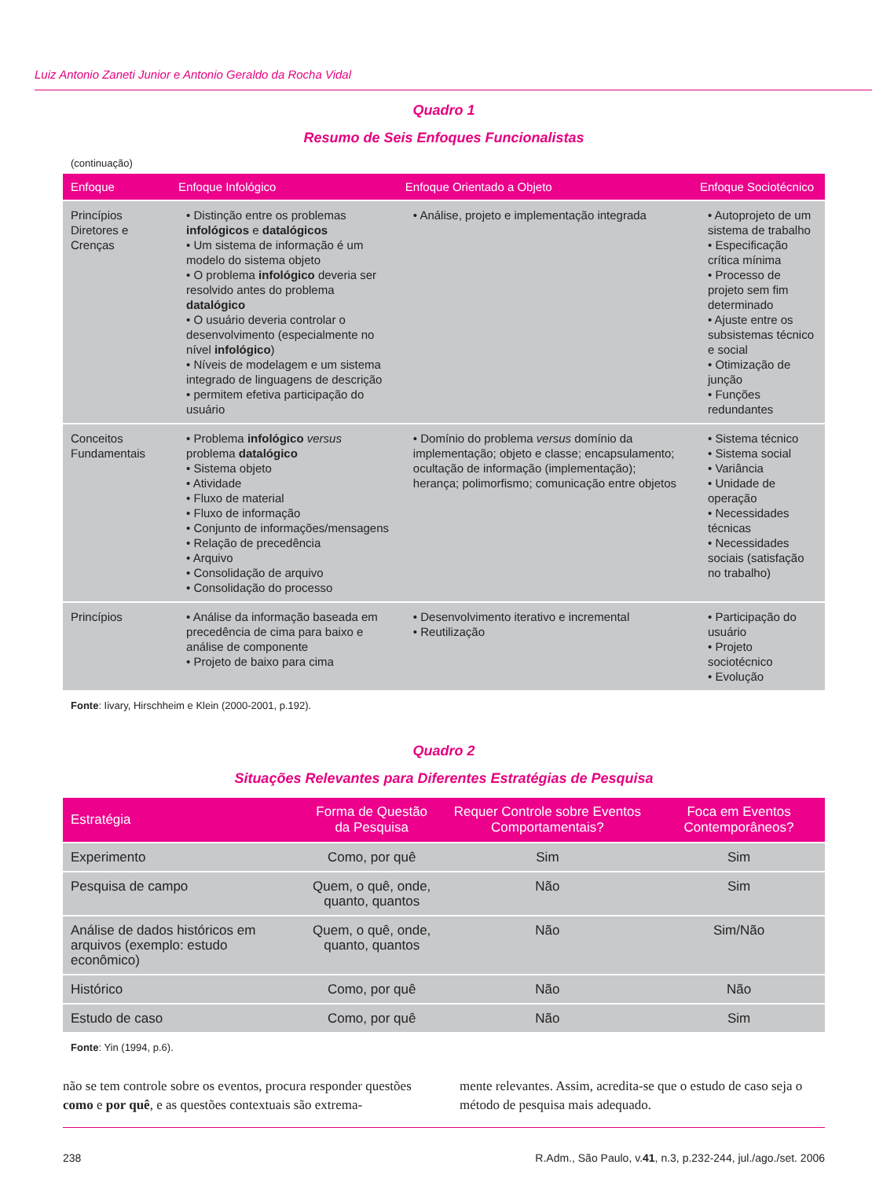Luiz Antonio Zaneti Junior e Antonio Geraldo da Rocha Vidal
Quadro 1
Resumo de Seis Enfoques Funcionalistas
(continuação)
| Enfoque | Enfoque Infológico | Enfoque Orientado a Objeto | Enfoque Sociotécnico |
| --- | --- | --- | --- |
| Princípios Diretores e Crenças | • Distinção entre os problemas infológicos e datalógicos • Um sistema de informação é um modelo do sistema objeto • O problema infológico deveria ser resolvido antes do problema datalógico • O usuário deveria controlar o desenvolvimento (especialmente no nível infológico ) • Níveis de modelagem e um sistema integrado de linguagens de descrição • permitem efetiva participação do usuário | • Análise, projeto e implementação integrada | • Autoprojeto de um sistema de trabalho • Especificação crítica mínima • Processo de projeto sem fim determinado • Ajuste entre os subsistemas técnico e social • Otimização de junção • Funções redundantes |
| Conceitos Fundamentais | • Problema infológico versus problema datalógico • Sistema objeto • Atividade • Fluxo de material • Fluxo de informação • Conjunto de informações/mensagens • Relação de precedência • Arquivo • Consolidação de arquivo • Consolidação do processo | • Domínio do problema versus domínio da implementação; objeto e classe; encapsulamento; ocultação de informação (implementação); herança; polimorfismo; comunicação entre objetos | • Sistema técnico • Sistema social • Variância • Unidade de operação • Necessidades técnicas • Necessidades sociais (satisfação no trabalho) |
| Princípios | • Análise da informação baseada em precedência de cima para baixo e análise de componente • Projeto de baixo para cima | • Desenvolvimento iterativo e incremental • Reutilização | • Participação do usuário • Projeto sociotécnico • Evolução |
Fonte: Iivary, Hirschheim e Klein (2000-2001, p.192).
Quadro 2
Situações Relevantes para Diferentes Estratégias de Pesquisa
| Estratégia | Forma de Questão da Pesquisa | Requer Controle sobre Eventos Comportamentais? | Foca em Eventos Contemporâneos? |
| --- | --- | --- | --- |
| Experimento | Como, por quê | Sim | Sim |
| Pesquisa de campo | Quem, o quê, onde, quanto, quantos | Não | Sim |
| Análise de dados históricos em arquivos (exemplo: estudo econômico) | Quem, o quê, onde, quanto, quantos | Não | Sim/Não |
| Histórico | Como, por quê | Não | Não |
| Estudo de caso | Como, por quê | Não | Sim |
Fonte: Yin (1994, p.6).
não se tem controle sobre os eventos, procura responder questões como e por quê, e as questões contextuais são extrema-
mente relevantes. Assim, acredita-se que o estudo de caso seja o método de pesquisa mais adequado.
238 R.Adm., São Paulo, v.41, n.3, p.232-244, jul./ago./set. 2006